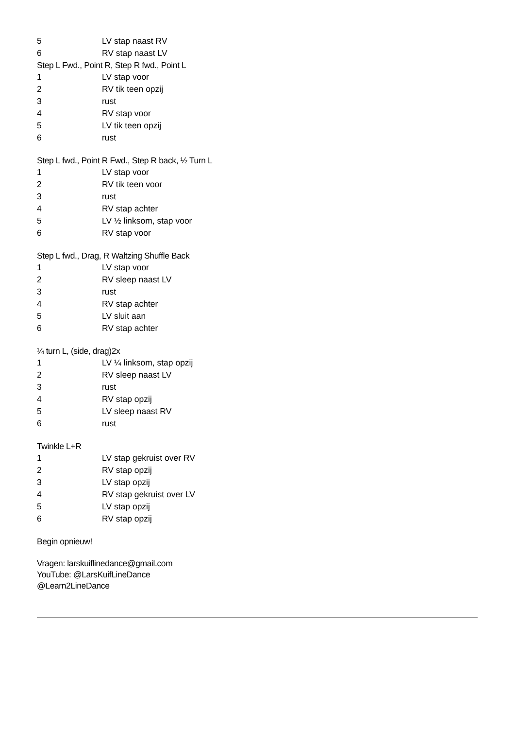5 LV stap naast RV
6 RV stap naast LV
Step L Fwd., Point R, Step R fwd., Point L
1 LV stap voor
2 RV tik teen opzij
3 rust
4 RV stap voor
5 LV tik teen opzij
6 rust
Step L fwd., Point R Fwd., Step R back, ½ Turn L
1 LV stap voor
2 RV tik teen voor
3 rust
4 RV stap achter
5 LV ½ linksom, stap voor
6 RV stap voor
Step L fwd., Drag, R Waltzing Shuffle Back
1 LV stap voor
2 RV sleep naast LV
3 rust
4 RV stap achter
5 LV sluit aan
6 RV stap achter
¼ turn L, (side, drag)2x
1 LV ¼ linksom, stap opzij
2 RV sleep naast LV
3 rust
4 RV stap opzij
5 LV sleep naast RV
6 rust
Twinkle L+R
1 LV stap gekruist over RV
2 RV stap opzij
3 LV stap opzij
4 RV stap gekruist over LV
5 LV stap opzij
6 RV stap opzij
Begin opnieuw!
Vragen: larskuiflinedance@gmail.com
YouTube: @LarsKuifLineDance
@Learn2LineDance